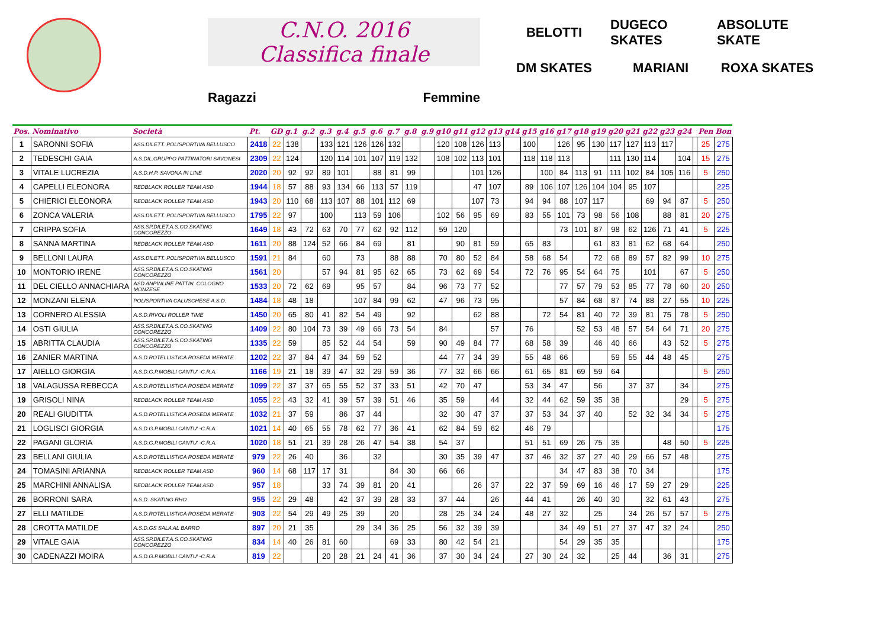C.N.O. 2016
Classifica finale
Ragazzi Femmine
BELOTTI
DUGECO SKATES
ABSOLUTE SKATE
DM SKATES
MARIANI
ROXA SKATES
| Pos. | Nominativo | Società | Pt. | GD | g.1 | g.2 | g.3 | g.4 | g.5 | g.6 | g.7 | g.8 | g.9 | g10 | g11 | g12 | g13 | g14 | g15 | g16 | g17 | g18 | g19 | g20 | g21 | g22 | g23 | g24 | | Pen | Bon |
| --- | --- | --- | --- | --- | --- | --- | --- | --- | --- | --- | --- | --- | --- | --- | --- | --- | --- | --- | --- | --- | --- | --- | --- | --- | --- | --- | --- | --- | --- | --- | --- |
| 1 | SARONNI SOFIA | ASS.DILETT. POLISPORTIVA BELLUSCO | 2418 | 22 | 138 | | 133 | 121 | 126 | 126 | 132 | | | 120 | 108 | 126 | 113 | | 100 | | 126 | 95 | 130 | 117 | 127 | 113 | 117 | | | 25 | 275 |
| 2 | TEDESCHI GAIA | A.S.DIL.GRUPPO PATTINATORI SAVONESI | 2309 | 22 | 124 | | 120 | 114 | 101 | 107 | 119 | 132 | | 108 | 102 | 113 | 101 | | 118 | 118 | 113 | | | 111 | 130 | 114 | | 104 | | 15 | 275 |
| 3 | VITALE LUCREZIA | A.S.D.H.P. SAVONA IN LINE | 2020 | 20 | 92 | 92 | 89 | 101 | | 88 | 81 | 99 | | | | 101 | 126 | | | 100 | 84 | 113 | 91 | 111 | 102 | 84 | 105 | 116 | | 5 | 250 |
| 4 | CAPELLI ELEONORA | REDBLACK ROLLER TEAM ASD | 1944 | 18 | 57 | 88 | 93 | 134 | 66 | 113 | 57 | 119 | | | | 47 | 107 | | 89 | 106 | 107 | 126 | 104 | 104 | 95 | 107 | | | | | 225 |
| 5 | CHIERICI ELEONORA | REDBLACK ROLLER TEAM ASD | 1943 | 20 | 110 | 68 | 113 | 107 | 88 | 101 | 112 | 69 | | | | 107 | 73 | | 94 | 94 | 88 | 107 | 117 | | | 69 | 94 | 87 | | 5 | 250 |
| 6 | ZONCA VALERIA | ASS.DILETT. POLISPORTIVA BELLUSCO | 1795 | 22 | 97 | | 100 | | 113 | 59 | 106 | | | 102 | 56 | 95 | 69 | | 83 | 55 | 101 | 73 | 98 | 56 | 108 | | 88 | 81 | | 20 | 275 |
| 7 | CRIPPA SOFIA | ASS.SP.DILET.A.S.CO.SKATING CONCOREZZO | 1649 | 18 | 43 | 72 | 63 | 70 | 77 | 62 | 92 | 112 | | 59 | 120 | | | | | | 73 | 101 | 87 | 98 | 62 | 126 | 71 | 41 | | 5 | 225 |
| 8 | SANNA MARTINA | REDBLACK ROLLER TEAM ASD | 1611 | 20 | 88 | 124 | 52 | 66 | 84 | 69 | | 81 | | | 90 | 81 | 59 | | 65 | 83 | | | 61 | 83 | 81 | 62 | 68 | 64 | | | 250 |
| 9 | BELLONI LAURA | ASS.DILETT. POLISPORTIVA BELLUSCO | 1591 | 21 | 84 | | 60 | | 73 | | 88 | 88 | | 70 | 80 | 52 | 84 | | 58 | 68 | 54 | | 72 | 68 | 89 | 57 | 82 | 99 | | 10 | 275 |
| 10 | MONTORIO IRENE | ASS.SP.DILET.A.S.CO.SKATING CONCOREZZO | 1561 | 20 | | | 57 | 94 | 81 | 95 | 62 | 65 | | 73 | 62 | 69 | 54 | | 72 | 76 | 95 | 54 | 64 | 75 | | 101 | | 67 | | 5 | 250 |
| 11 | DEL CIELLO ANNACHIARA | ASD ANPINLINE PATTIN. COLOGNO MONZESE | 1533 | 20 | 72 | 62 | 69 | | 95 | 57 | | 84 | | 96 | 73 | 77 | 52 | | | | 77 | 57 | 79 | 53 | 85 | 77 | 78 | 60 | | 20 | 250 |
| 12 | MONZANI ELENA | POLISPORTIVA CALUSCHESE A.S.D. | 1484 | 18 | 48 | 18 | | | 107 | 84 | 99 | 62 | | 47 | 96 | 73 | 95 | | | | 57 | 84 | 68 | 87 | 74 | 88 | 27 | 55 | | 10 | 225 |
| 13 | CORNERO ALESSIA | A.S.D.RIVOLI ROLLER TIME | 1450 | 20 | 65 | 80 | 41 | 82 | 54 | 49 | | 92 | | | | 62 | 88 | | | 72 | 54 | 81 | 40 | 72 | 39 | 81 | 75 | 78 | | 5 | 250 |
| 14 | OSTI GIULIA | ASS.SP.DILET.A.S.CO.SKATING CONCOREZZO | 1409 | 22 | 80 | 104 | 73 | 39 | 49 | 66 | 73 | 54 | | 84 | | | 57 | | 76 | | | 52 | 53 | 48 | 57 | 54 | 64 | 71 | | 20 | 275 |
| 15 | ABRITTA CLAUDIA | ASS.SP.DILET.A.S.CO.SKATING CONCOREZZO | 1335 | 22 | 59 | | 85 | 52 | 44 | 54 | | 59 | | 90 | 49 | 84 | 77 | | 68 | 58 | 39 | | 46 | 40 | 66 | | 43 | 52 | | 5 | 275 |
| 16 | ZANIER MARTINA | A.S.D.ROTELLISTICA ROSEDA MERATE | 1202 | 22 | 37 | 84 | 47 | 34 | 59 | 52 | | | | 44 | 77 | 34 | 39 | | 55 | 48 | 66 | | | 59 | 55 | 44 | 48 | 45 | | | 275 |
| 17 | AIELLO GIORGIA | A.S.D.G.P.MOBILI CANTU' -C.R.A. | 1166 | 19 | 21 | 18 | 39 | 47 | 32 | 29 | 59 | 36 | | 77 | 32 | 66 | 66 | | 61 | 65 | 81 | 69 | 59 | 64 | | | | | | 5 | 250 |
| 18 | VALAGUSSA REBECCA | A.S.D.ROTELLISTICA ROSEDA MERATE | 1099 | 22 | 37 | 37 | 65 | 55 | 52 | 37 | 33 | 51 | | 42 | 70 | 47 | | | 53 | 34 | 47 | | 56 | | 37 | 37 | | 34 | | | 275 |
| 19 | GRISOLI NINA | REDBLACK ROLLER TEAM ASD | 1055 | 22 | 43 | 32 | 41 | 39 | 57 | 39 | 51 | 46 | | 35 | 59 | | 44 | | 32 | 44 | 62 | 59 | 35 | 38 | | | | 29 | | 5 | 275 |
| 20 | REALI GIUDITTA | A.S.D.ROTELLISTICA ROSEDA MERATE | 1032 | 21 | 37 | 59 | | 86 | 37 | 44 | | | | 32 | 30 | 47 | 37 | | 37 | 53 | 34 | 37 | 40 | | 52 | 32 | 34 | 34 | | 5 | 275 |
| 21 | LOGLISCI GIORGIA | A.S.D.G.P.MOBILI CANTU' -C.R.A. | 1021 | 14 | 40 | 65 | 55 | 78 | 62 | 77 | 36 | 41 | | 62 | 84 | 59 | 62 | | 46 | 79 | | | | | | | | | | | 175 |
| 22 | PAGANI GLORIA | A.S.D.G.P.MOBILI CANTU' -C.R.A. | 1020 | 18 | 51 | 21 | 39 | 28 | 26 | 47 | 54 | 38 | | 54 | 37 | | | | 51 | 51 | 69 | 26 | 75 | 35 | | | 48 | 50 | | 5 | 225 |
| 23 | BELLANI GIULIA | A.S.D.ROTELLISTICA ROSEDA MERATE | 979 | 22 | 26 | 40 | | 36 | | 32 | | | | 30 | 35 | 39 | 47 | | 37 | 46 | 32 | 37 | 27 | 40 | 29 | 66 | 57 | 48 | | | 275 |
| 24 | TOMASINI ARIANNA | REDBLACK ROLLER TEAM ASD | 960 | 14 | 68 | 117 | 17 | 31 | | | 84 | 30 | | 66 | 66 | | | | | | 34 | 47 | 83 | 38 | 70 | 34 | | | | | 175 |
| 25 | MARCHINI ANNALISA | REDBLACK ROLLER TEAM ASD | 957 | 18 | | | 33 | 74 | 39 | 81 | 20 | 41 | | | | 26 | 37 | | 22 | 37 | 59 | 69 | 16 | 46 | 17 | 59 | 27 | 29 | | | 225 |
| 26 | BORRONI SARA | A.S.D. SKATING RHO | 955 | 22 | 29 | 48 | | 42 | 37 | 39 | 28 | 33 | | 37 | 44 | | 26 | | 44 | 41 | | 26 | 40 | 30 | | 32 | 61 | 43 | | | 275 |
| 27 | ELLI MATILDE | A.S.D.ROTELLISTICA ROSEDA MERATE | 903 | 22 | 54 | 29 | 49 | 25 | 39 | | 20 | | | 28 | 25 | 34 | 24 | | 48 | 27 | 32 | | 25 | | 34 | 26 | 57 | 57 | | 5 | 275 |
| 28 | CROTTA MATILDE | A.S.D.GS SALA AL BARRO | 897 | 20 | 21 | 35 | | | 29 | 34 | 36 | 25 | | 56 | 32 | 39 | 39 | | | | 34 | 49 | 51 | 27 | 37 | 47 | 32 | 24 | | | 250 |
| 29 | VITALE GAIA | ASS.SP.DILET.A.S.CO.SKATING CONCOREZZO | 834 | 14 | 40 | 26 | 81 | 60 | | | 69 | 33 | | 80 | 42 | 54 | 21 | | | | 54 | 29 | 35 | 35 | | | | | | | 175 |
| 30 | CADENAZZI MOIRA | A.S.D.G.P.MOBILI CANTU' -C.R.A. | 819 | 22 | | | 20 | 28 | 21 | 24 | 41 | 36 | | 37 | 30 | 34 | 24 | | 27 | 30 | 24 | 32 | | 25 | 44 | | 36 | 31 | | | 275 |